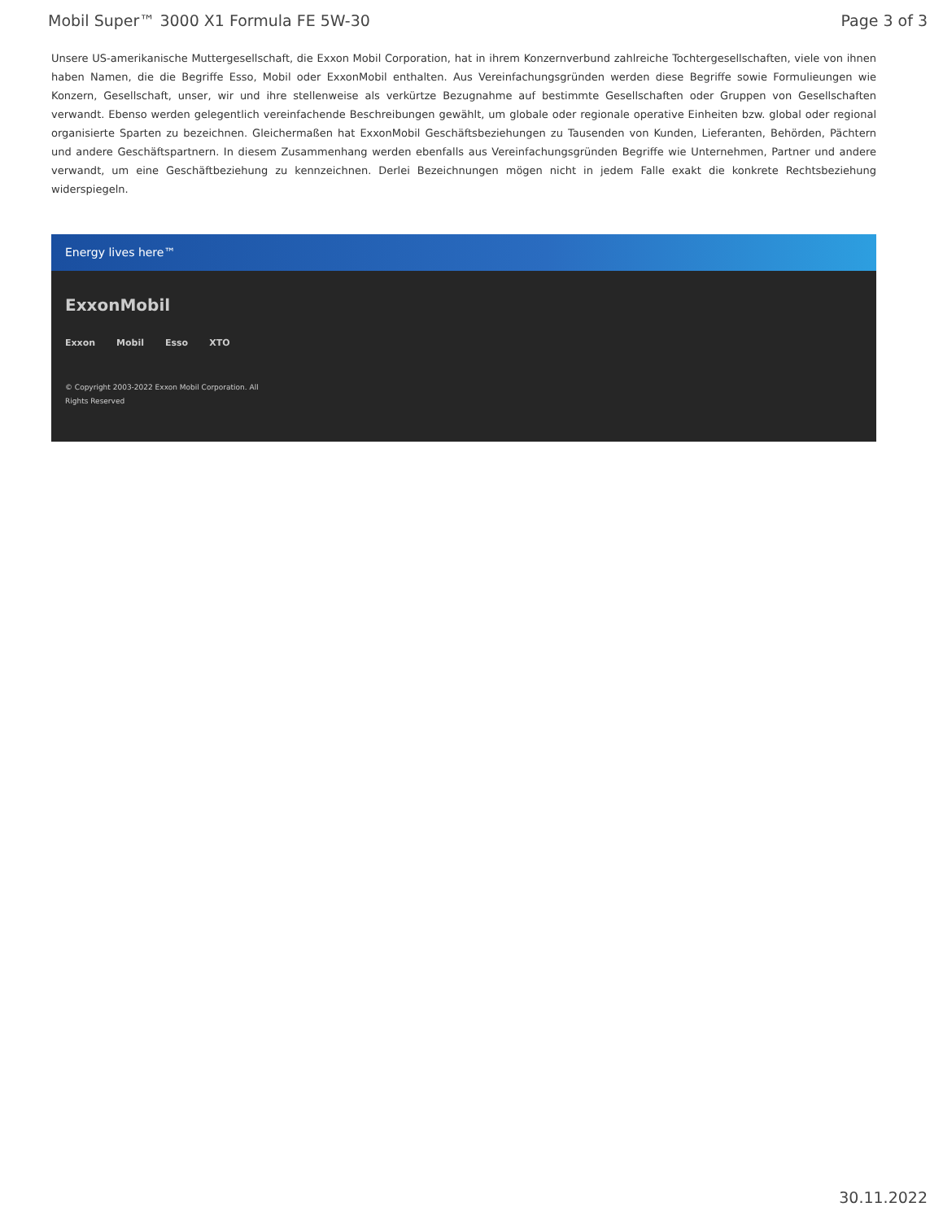Mobil Super™ 3000 X1 Formula FE 5W-30 Page 3 of 3
Unsere US-amerikanische Muttergesellschaft, die Exxon Mobil Corporation, hat in ihrem Konzernverbund zahlreiche Tochtergesellschaften, viele von ihnen haben Namen, die die Begriffe Esso, Mobil oder ExxonMobil enthalten. Aus Vereinfachungsgründen werden diese Begriffe sowie Formulieungen wie Konzern, Gesellschaft, unser, wir und ihre stellenweise als verkürtze Bezugnahme auf bestimmte Gesellschaften oder Gruppen von Gesellschaften verwandt. Ebenso werden gelegentlich vereinfachende Beschreibungen gewählt, um globale oder regionale operative Einheiten bzw. global oder regional organisierte Sparten zu bezeichnen. Gleichermaßen hat ExxonMobil Geschäftsbeziehungen zu Tausenden von Kunden, Lieferanten, Behörden, Pächtern und andere Geschäftspartnern. In diesem Zusammenhang werden ebenfalls aus Vereinfachungsgründen Begriffe wie Unternehmen, Partner und andere verwandt, um eine Geschäftbeziehung zu kennzeichnen. Derlei Bezeichnungen mögen nicht in jedem Falle exakt die konkrete Rechtsbeziehung widerspiegeln.
Energy lives here™
ExxonMobil
Exxon Mobil Esso XTO
© Copyright 2003-2022 Exxon Mobil Corporation. All Rights Reserved
30.11.2022